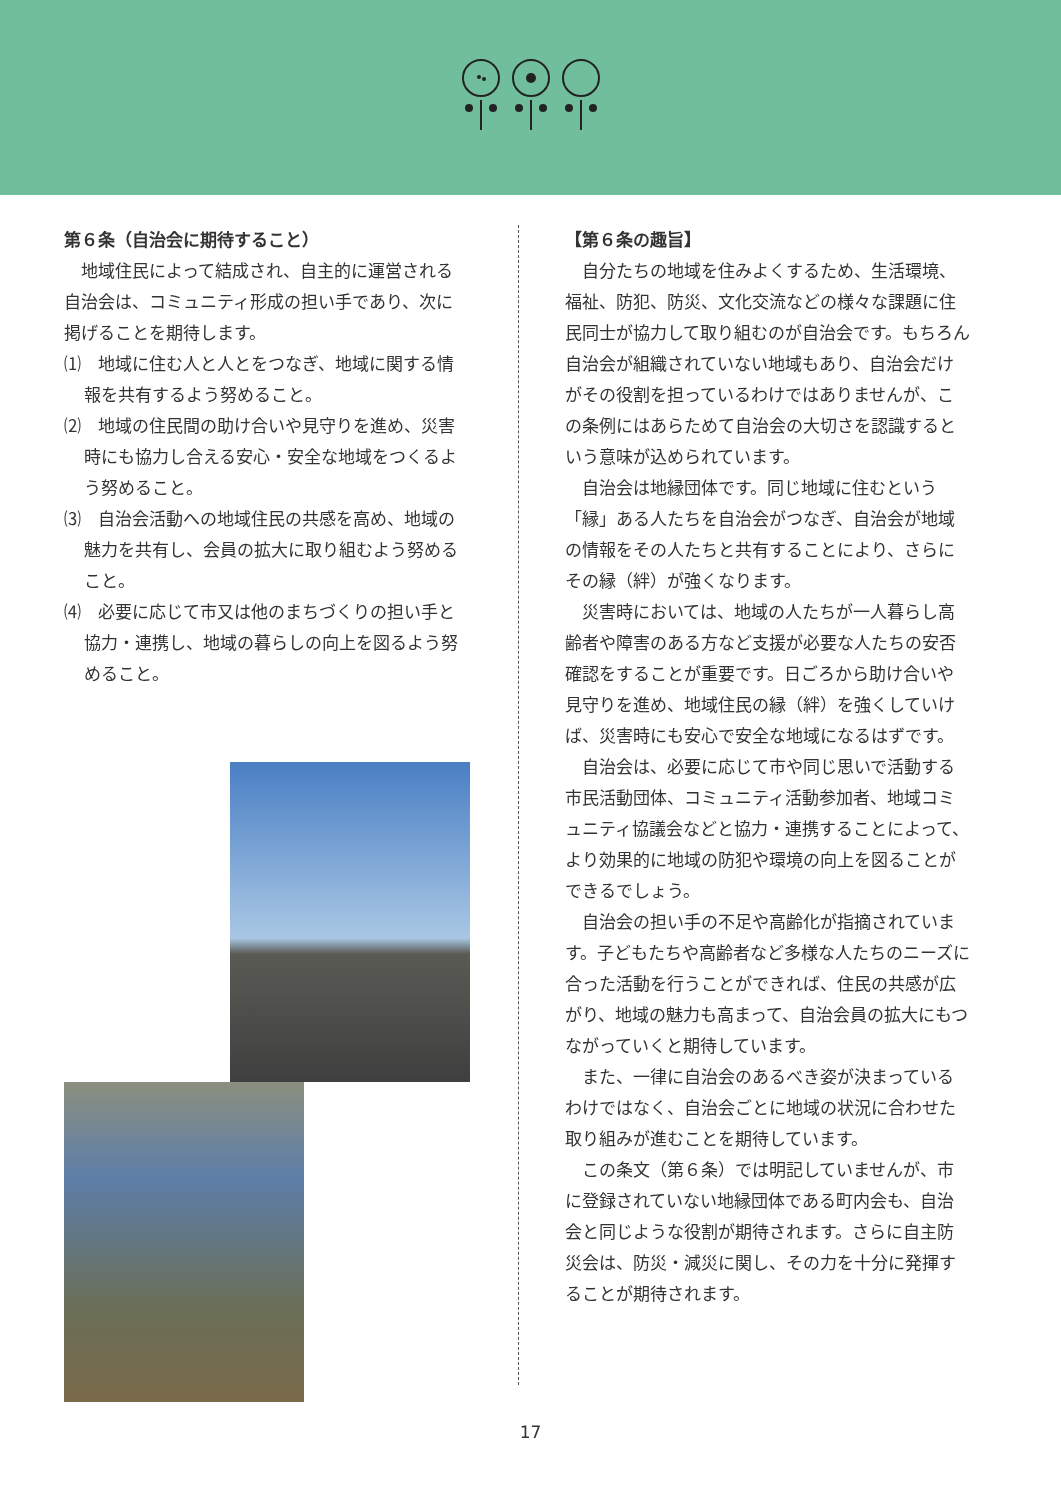第６条（自治会に期待すること）
地域住民によって結成され、自主的に運営される自治会は、コミュニティ形成の担い手であり、次に掲げることを期待します。
⑴　地域に住む人と人とをつなぎ、地域に関する情報を共有するよう努めること。
⑵　地域の住民間の助け合いや見守りを進め、災害時にも協力し合える安心・安全な地域をつくるよう努めること。
⑶　自治会活動への地域住民の共感を高め、地域の魅力を共有し、会員の拡大に取り組むよう努めること。
⑷　必要に応じて市又は他のまちづくりの担い手と協力・連携し、地域の暮らしの向上を図るよう努めること。
【第６条の趣旨】
自分たちの地域を住みよくするため、生活環境、福祉、防犯、防災、文化交流などの様々な課題に住民同士が協力して取り組むのが自治会です。もちろん自治会が組織されていない地域もあり、自治会だけがその役割を担っているわけではありませんが、この条例にはあらためて自治会の大切さを認識するという意味が込められています。
自治会は地縁団体です。同じ地域に住むという「縁」ある人たちを自治会がつなぎ、自治会が地域の情報をその人たちと共有することにより、さらにその縁（絆）が強くなります。
災害時においては、地域の人たちが一人暮らし高齢者や障害のある方など支援が必要な人たちの安否確認をすることが重要です。日ごろから助け合いや見守りを進め、地域住民の縁（絆）を強くしていけば、災害時にも安心で安全な地域になるはずです。
自治会は、必要に応じて市や同じ思いで活動する市民活動団体、コミュニティ活動参加者、地域コミュニティ協議会などと協力・連携することによって、より効果的に地域の防犯や環境の向上を図ることができるでしょう。
自治会の担い手の不足や高齢化が指摘されています。子どもたちや高齢者など多様な人たちのニーズに合った活動を行うことができれば、住民の共感が広がり、地域の魅力も高まって、自治会員の拡大にもつながっていくと期待しています。
また、一律に自治会のあるべき姿が決まっているわけではなく、自治会ごとに地域の状況に合わせた取り組みが進むことを期待しています。
この条文（第６条）では明記していませんが、市に登録されていない地縁団体である町内会も、自治会と同じような役割が期待されます。さらに自主防災会は、防災・減災に関し、その力を十分に発揮することが期待されます。
17